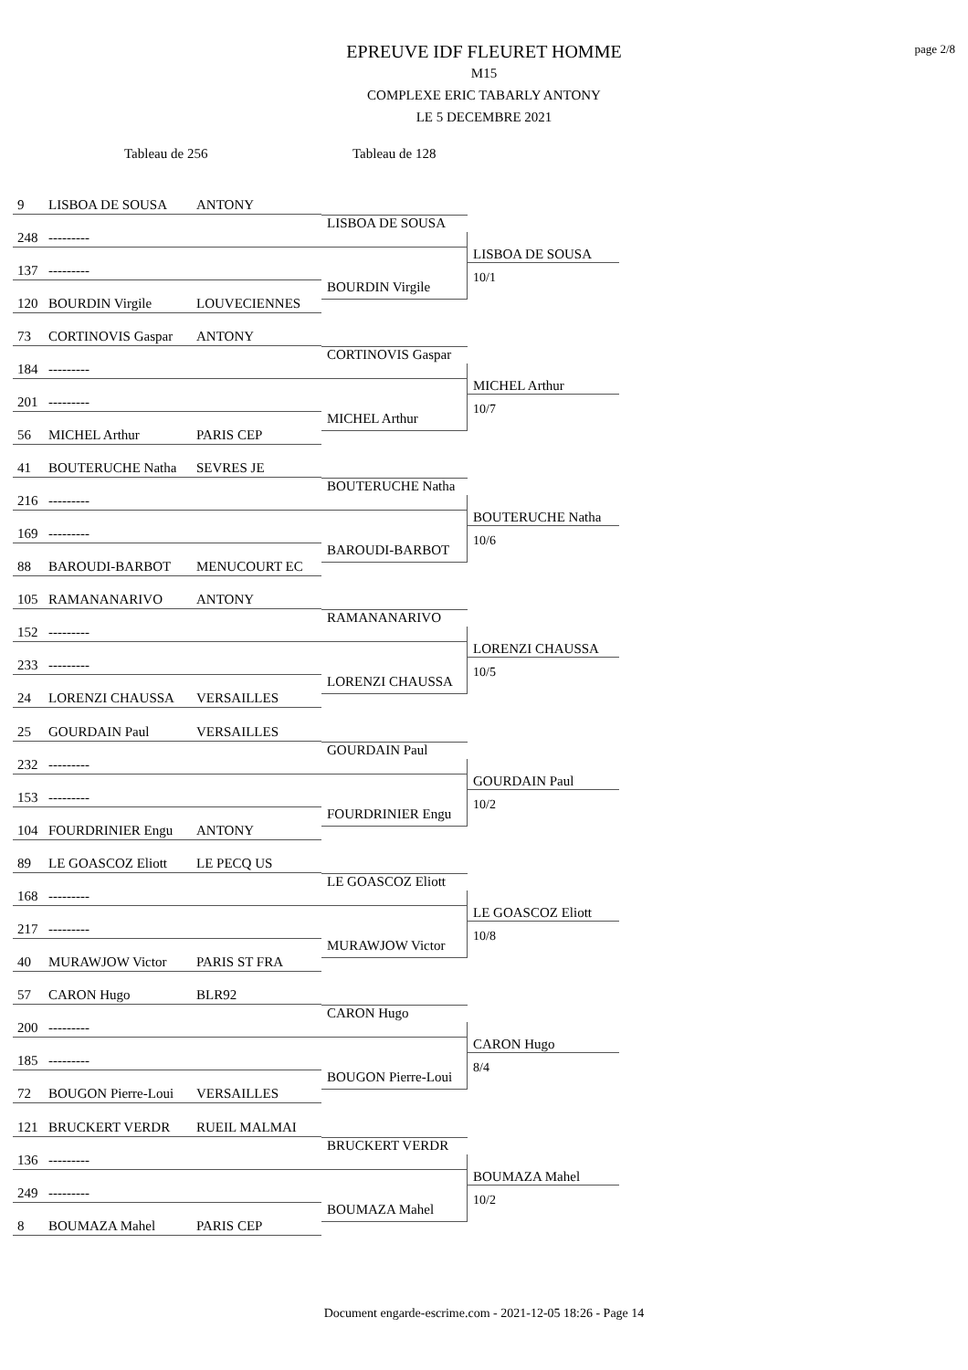EPREUVE IDF FLEURET HOMME
M15
COMPLEXE ERIC TABARLY ANTONY
LE 5 DECEMBRE 2021
page 2/8
Tableau de 256 Tableau de 128
9 LISBOA DE SOUSA ANTONY
248 ---------
137 ---------
120 BOURDIN Virgile LOUVECIENNES
LISBOA DE SOUSA
BOURDIN Virgile
LISBOA DE SOUSA
10/1
73 CORTINOVIS Gaspar ANTONY
184 ---------
201 ---------
56 MICHEL Arthur PARIS CEP
CORTINOVIS Gaspar
MICHEL Arthur
MICHEL Arthur
10/7
41 BOUTERUCHE Natha SEVRES JE
216 ---------
169 ---------
88 BAROUDI-BARBOT MENUCOURT EC
BOUTERUCHE Natha
BAROUDI-BARBOT
BOUTERUCHE Natha
10/6
105 RAMANANARIVO ANTONY
152 ---------
233 ---------
24 LORENZI CHAUSSA VERSAILLES
RAMANANARIVO
LORENZI CHAUSSA
LORENZI CHAUSSA
10/5
25 GOURDAIN Paul VERSAILLES
232 ---------
153 ---------
104 FOURDRINIER Engu ANTONY
GOURDAIN Paul
FOURDRINIER Engu
GOURDAIN Paul
10/2
89 LE GOASCOZ Eliott LE PECQ US
168 ---------
217 ---------
40 MURAWJOW Victor PARIS ST FRA
LE GOASCOZ Eliott
MURAWJOW Victor
LE GOASCOZ Eliott
10/8
57 CARON Hugo BLR92
200 ---------
185 ---------
72 BOUGON Pierre-Loui VERSAILLES
CARON Hugo
BOUGON Pierre-Loui
CARON Hugo
8/4
121 BRUCKERT VERDR RUEIL MALMAI
136 ---------
249 ---------
8 BOUMAZA Mahel PARIS CEP
BRUCKERT VERDR
BOUMAZA Mahel
BOUMAZA Mahel
10/2
Document engarde-escrime.com - 2021-12-05 18:26 - Page 14